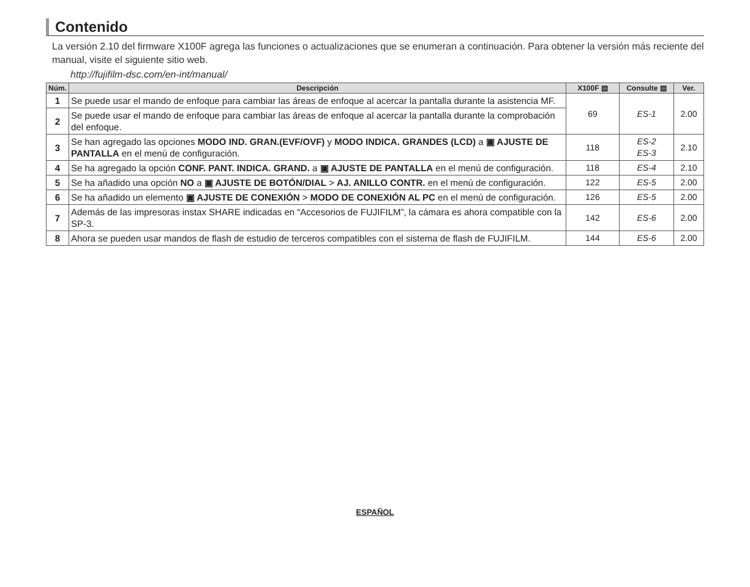Contenido
La versión 2.10 del firmware X100F agrega las funciones o actualizaciones que se enumeran a continuación. Para obtener la versión más reciente del manual, visite el siguiente sitio web.
http://fujifilm-dsc.com/en-int/manual/
| Núm. | Descripción | X100F ▤ | Consulte ▤ | Ver. |
| --- | --- | --- | --- | --- |
| 1 | Se puede usar el mando de enfoque para cambiar las áreas de enfoque al acercar la pantalla durante la asistencia MF. | 69 | ES-1 | 2.00 |
| 2 | Se puede usar el mando de enfoque para cambiar las áreas de enfoque al acercar la pantalla durante la comprobación del enfoque. | | | |
| 3 | Se han agregado las opciones MODO IND. GRAN.(EVF/OVF) y MODO INDICA. GRANDES (LCD) a ▣ AJUSTE DE PANTALLA en el menú de configuración. | 118 | ES-2 ES-3 | 2.10 |
| 4 | Se ha agregado la opción CONF. PANT. INDICA. GRAND. a ▣ AJUSTE DE PANTALLA en el menú de configuración. | 118 | ES-4 | 2.10 |
| 5 | Se ha añadido una opción NO a ▣ AJUSTE DE BOTÓN/DIAL > AJ. ANILLO CONTR. en el menú de configuración. | 122 | ES-5 | 2.00 |
| 6 | Se ha añadido un elemento ▣ AJUSTE DE CONEXIÓN > MODO DE CONEXIÓN AL PC en el menú de configuración. | 126 | ES-5 | 2.00 |
| 7 | Además de las impresoras instax SHARE indicadas en “Accesorios de FUJIFILM”, la cámara es ahora compatible con la SP-3. | 142 | ES-6 | 2.00 |
| 8 | Ahora se pueden usar mandos de flash de estudio de terceros compatibles con el sistema de flash de FUJIFILM. | 144 | ES-6 | 2.00 |
ESPAÑOL